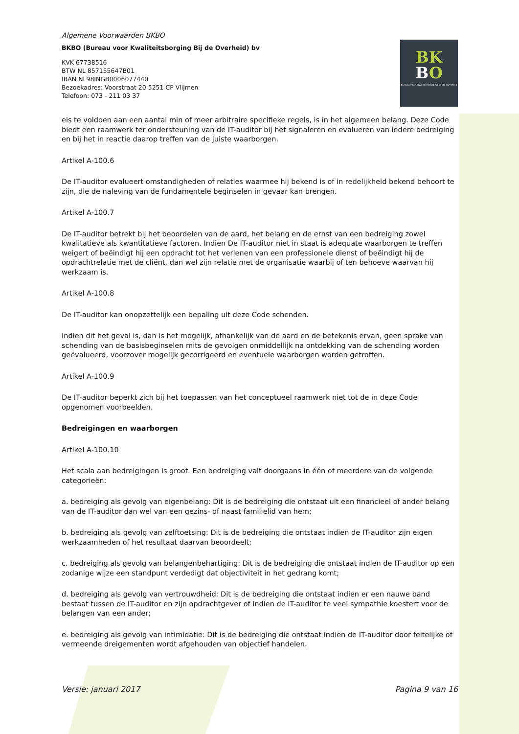Algemene Voorwaarden BKBO
BKBO (Bureau voor Kwaliteitsborging Bij de Overheid) bv
KVK 67738516
BTW NL 857155647B01
IBAN NL98INGB0006077440
Bezoekadres: Voorstraat 20 5251 CP Vlijmen
Telefoon: 073 - 211 03 37
BK
BO
Bureau voor Kwaliteitsborging bij de Overheid
eis te voldoen aan een aantal min of meer arbitraire specifieke regels, is in het algemeen belang. Deze Code biedt een raamwerk ter ondersteuning van de IT-auditor bij het signaleren en evalueren van iedere bedreiging en bij het in reactie daarop treffen van de juiste waarborgen.
Artikel A-100.6
De IT-auditor evalueert omstandigheden of relaties waarmee hij bekend is of in redelijkheid bekend behoort te zijn, die de naleving van de fundamentele beginselen in gevaar kan brengen.
Artikel A-100.7
De IT-auditor betrekt bij het beoordelen van de aard, het belang en de ernst van een bedreiging zowel kwalitatieve als kwantitatieve factoren. Indien De IT-auditor niet in staat is adequate waarborgen te treffen weigert of beëindigt hij een opdracht tot het verlenen van een professionele dienst of beëindigt hij de opdrachtrelatie met de cliënt, dan wel zijn relatie met de organisatie waarbij of ten behoeve waarvan hij werkzaam is.
Artikel A-100.8
De IT-auditor kan onopzettelijk een bepaling uit deze Code schenden.
Indien dit het geval is, dan is het mogelijk, afhankelijk van de aard en de betekenis ervan, geen sprake van schending van de basisbeginselen mits de gevolgen onmiddellijk na ontdekking van de schending worden geëvalueerd, voorzover mogelijk gecorrigeerd en eventuele waarborgen worden getroffen.
Artikel A-100.9
De IT-auditor beperkt zich bij het toepassen van het conceptueel raamwerk niet tot de in deze Code opgenomen voorbeelden.
Bedreigingen en waarborgen
Artikel A-100.10
Het scala aan bedreigingen is groot. Een bedreiging valt doorgaans in één of meerdere van de volgende categorieën:
a. bedreiging als gevolg van eigenbelang: Dit is de bedreiging die ontstaat uit een financieel of ander belang van de IT-auditor dan wel van een gezins- of naast familielid van hem;
b. bedreiging als gevolg van zelftoetsing: Dit is de bedreiging die ontstaat indien de IT-auditor zijn eigen werkzaamheden of het resultaat daarvan beoordeelt;
c. bedreiging als gevolg van belangenbehartiging: Dit is de bedreiging die ontstaat indien de IT-auditor op een zodanige wijze een standpunt verdedigt dat objectiviteit in het gedrang komt;
d. bedreiging als gevolg van vertrouwdheid: Dit is de bedreiging die ontstaat indien er een nauwe band bestaat tussen de IT-auditor en zijn opdrachtgever of indien de IT-auditor te veel sympathie koestert voor de belangen van een ander;
e. bedreiging als gevolg van intimidatie: Dit is de bedreiging die ontstaat indien de IT-auditor door feitelijke of vermeende dreigementen wordt afgehouden van objectief handelen.
Versie: januari 2017 Pagina 9 van 16